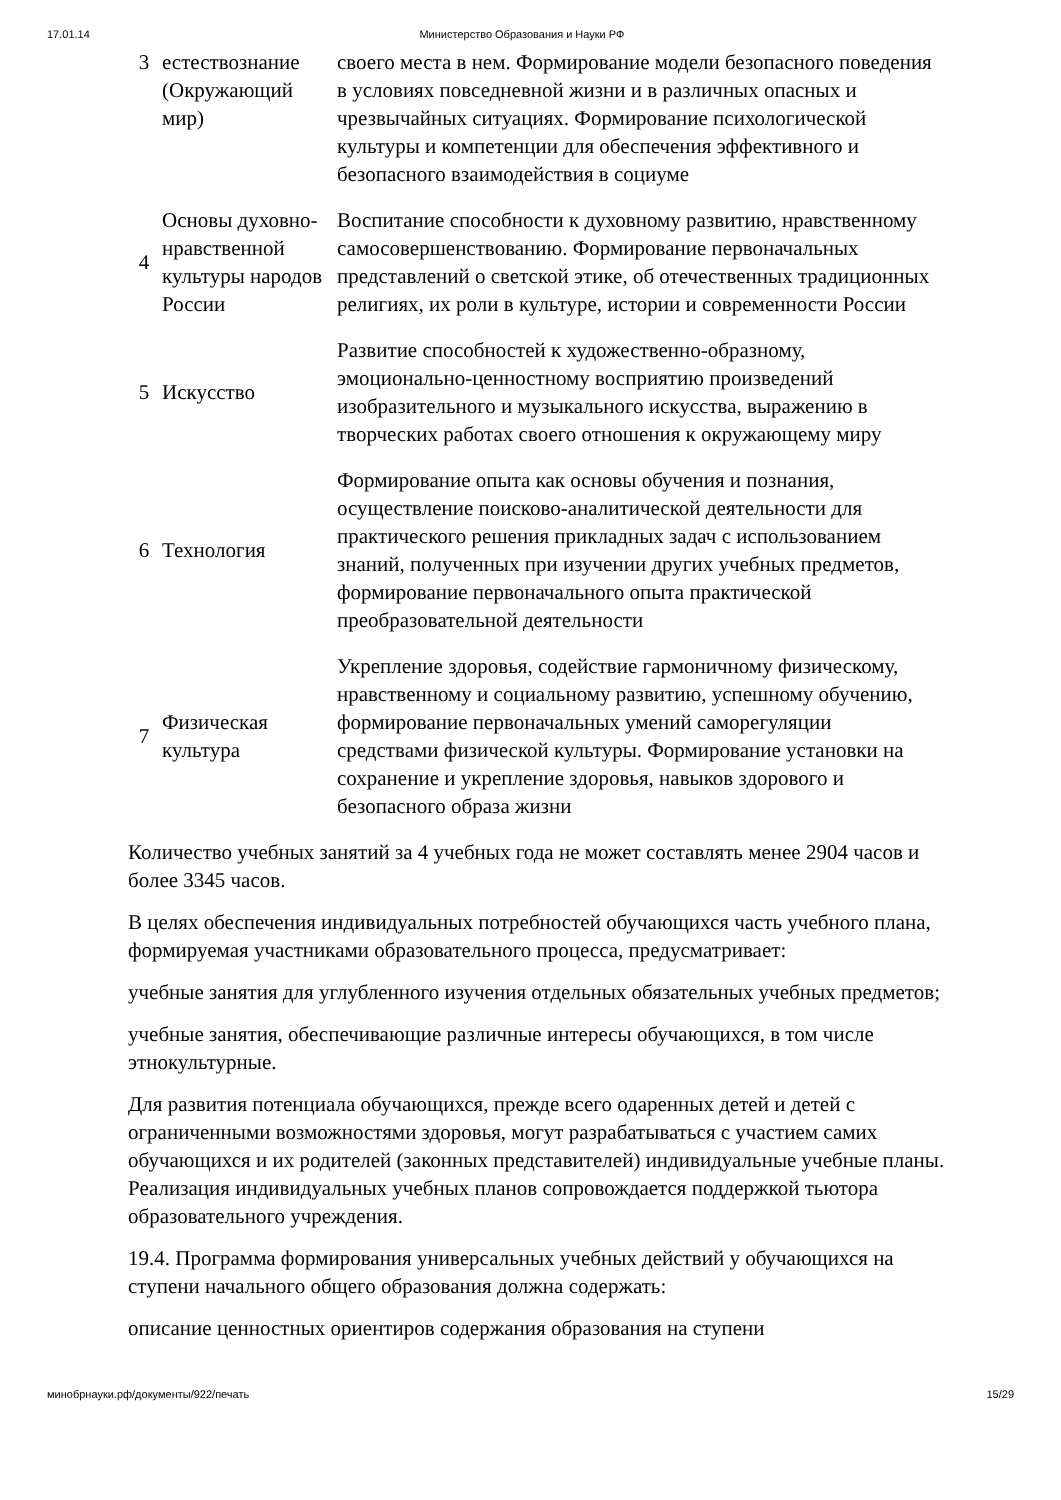17.01.14 Министерство Образования и Науки РФ
| 3 | естествознание (Окружающий мир) | своего места в нем. Формирование модели безопасного поведения в условиях повседневной жизни и в различных опасных и чрезвычайных ситуациях. Формирование психологической культуры и компетенции для обеспечения эффективного и безопасного взаимодействия в социуме |
| 4 | Основы духовно-нравственной культуры народов России | Воспитание способности к духовному развитию, нравственному самосовершенствованию. Формирование первоначальных представлений о светской этике, об отечественных традиционных религиях, их роли в культуре, истории и современности России |
| 5 | Искусство | Развитие способностей к художественно-образному, эмоционально-ценностному восприятию произведений изобразительного и музыкального искусства, выражению в творческих работах своего отношения к окружающему миру |
| 6 | Технология | Формирование опыта как основы обучения и познания, осуществление поисково-аналитической деятельности для практического решения прикладных задач с использованием знаний, полученных при изучении других учебных предметов, формирование первоначального опыта практической преобразовательной деятельности |
| 7 | Физическая культура | Укрепление здоровья, содействие гармоничному физическому, нравственному и социальному развитию, успешному обучению, формирование первоначальных умений саморегуляции средствами физической культуры. Формирование установки на сохранение и укрепление здоровья, навыков здорового и безопасного образа жизни |
Количество учебных занятий за 4 учебных года не может составлять менее 2904 часов и более 3345 часов.
В целях обеспечения индивидуальных потребностей обучающихся часть учебного плана, формируемая участниками образовательного процесса, предусматривает:
учебные занятия для углубленного изучения отдельных обязательных учебных предметов;
учебные занятия, обеспечивающие различные интересы обучающихся, в том числе этнокультурные.
Для развития потенциала обучающихся, прежде всего одаренных детей и детей с ограниченными возможностями здоровья, могут разрабатываться с участием самих обучающихся и их родителей (законных представителей) индивидуальные учебные планы. Реализация индивидуальных учебных планов сопровождается поддержкой тьютора образовательного учреждения.
19.4. Программа формирования универсальных учебных действий у обучающихся на ступени начального общего образования должна содержать:
описание ценностных ориентиров содержания образования на ступени
минобрнауки.рф/документы/922/печать 15/29